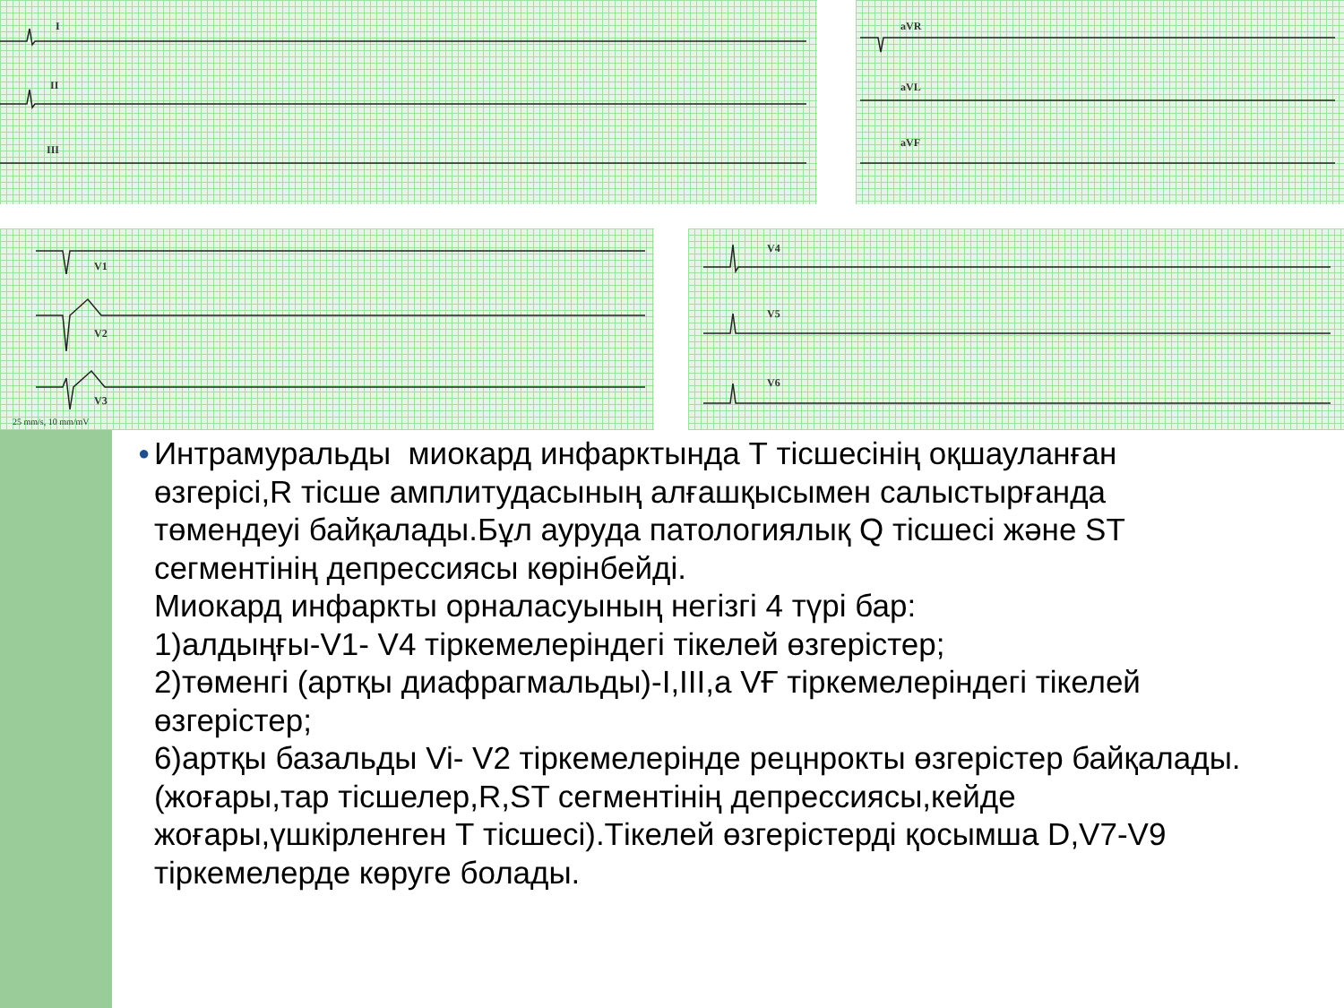I
II
III
aVR
aVL
aVF
V1
V2
V3
25 mm/s, 10 mm/mV
V4
V5
V6
●
Интрамуральды миокард инфарктында Т тісшесінің оқшауланған өзгерісі,R тісше амплитудасының алғашқысымен салыстырғанда төмендеуі байқалады.Бұл ауруда патологиялық Q тісшесі және ST сегментінің депрессиясы көрінбейді.
Миокард инфаркты орналасуының негізгі 4 түрі бар:
1)алдыңғы-V1- V4 тіркемелеріндегі тікелей өзгерістер;
2)төменгі (артқы диафрагмальды)-I,III,a VҒ тіркемелеріндегі тікелей өзгерістер;
6)артқы базальды Vi- V2 тіркемелерінде рецнрокты өзгерістер байқалады.(жоғары,тар тісшелер,R,ST сегментінің депрессиясы,кейде жоғары,үшкірленген Т тісшесі).Тікелей өзгерістерді қосымша D,V7-V9 тіркемелерде көруге болады.